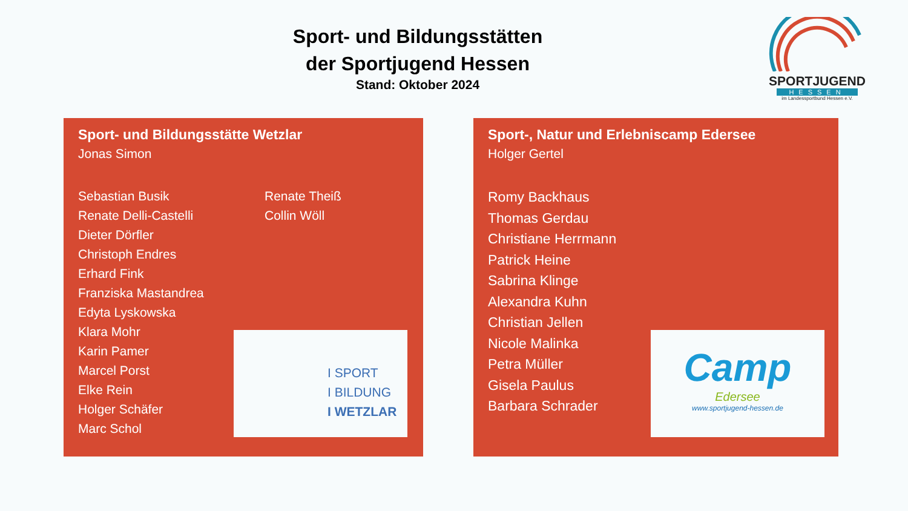Sport- und Bildungsstätten
der Sportjugend Hessen
Stand: Oktober 2024
SPORTJUGEND
HESSEN
im Landessportbund Hessen e.V.
Sport- und Bildungsstätte Wetzlar
Jonas Simon
Sebastian Busik
Renate Delli-Castelli
Dieter Dörfler
Christoph Endres
Erhard Fink
Franziska Mastandrea
Edyta Lyskowska
Klara Mohr
Karin Pamer
Marcel Porst
Elke Rein
Holger Schäfer
Marc Schol
Renate Theiß
Collin Wöll
I SPORT
I BILDUNG
I WETZLAR
Sport-, Natur und Erlebniscamp Edersee
Holger Gertel
Romy Backhaus
Thomas Gerdau
Christiane Herrmann
Patrick Heine
Sabrina Klinge
Alexandra Kuhn
Christian Jellen
Nicole Malinka
Petra Müller
Gisela Paulus
Barbara Schrader
Camp
Edersee
www.sportjugend-hessen.de